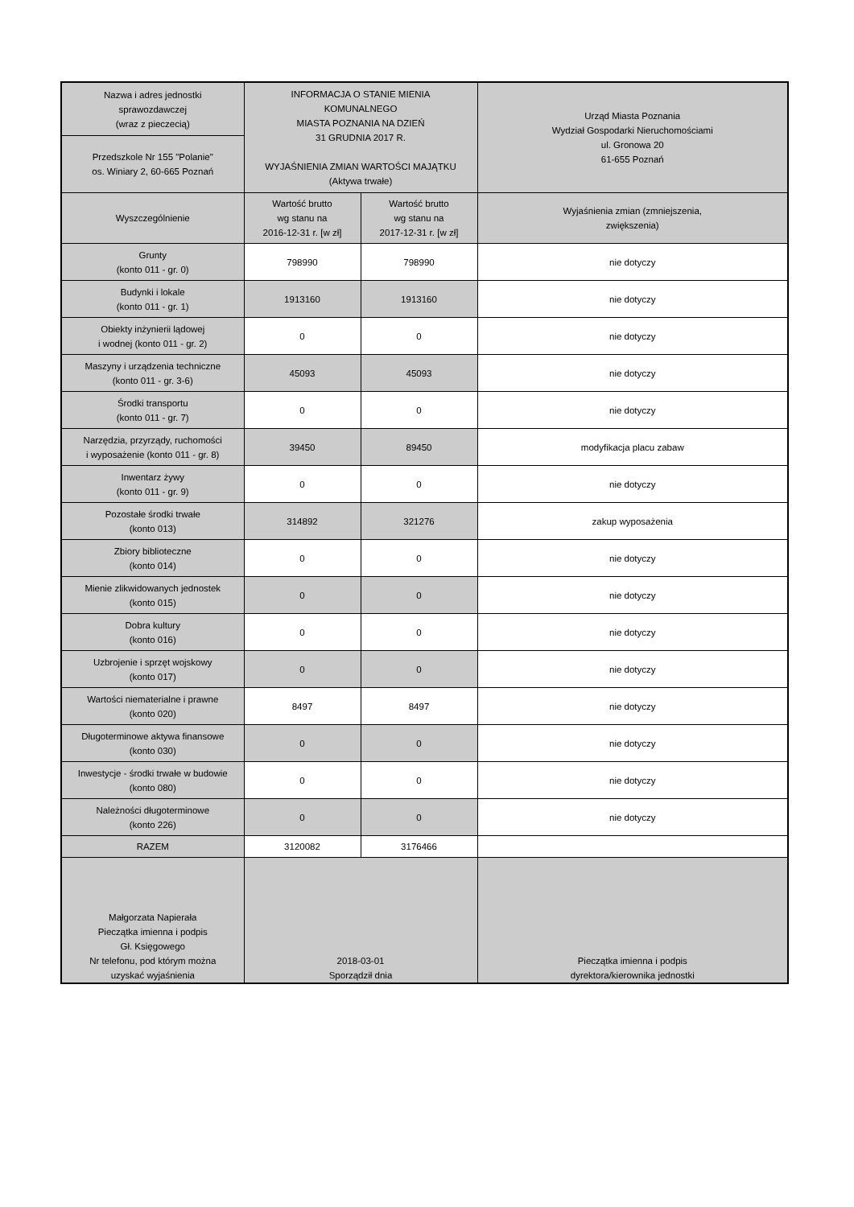| Nazwa i adres jednostki sprawozdawczej (wraz z pieczecią) | INFORMACJA O STANIE MIENIA KOMUNALNEGO MIASTA POZNANIA NA DZIEŃ 31 GRUDNIA 2017 R. WYJAŚNIENIA ZMIAN WARTOŚCI MAJĄTKU (Aktywa trwałe) | | Urząd Miasta Poznania Wydział Gospodarki Nieruchomościami ul. Gronowa 20 61-655 Poznań |
| Przedszkole Nr 155 "Polanie" os. Winiary 2, 60-665 Poznań | | | |
| Wyszczególnienie | Wartość brutto wg stanu na 2016-12-31 r. [w zł] | Wartość brutto wg stanu na 2017-12-31 r. [w zł] | Wyjaśnienia zmian (zmniejszenia, zwiększenia) |
| Grunty (konto 011 - gr. 0) | 798990 | 798990 | nie dotyczy |
| Budynki i lokale (konto 011 - gr. 1) | 1913160 | 1913160 | nie dotyczy |
| Obiekty inżynierii lądowej i wodnej (konto 011 - gr. 2) | 0 | 0 | nie dotyczy |
| Maszyny i urządzenia techniczne (konto 011 - gr. 3-6) | 45093 | 45093 | nie dotyczy |
| Środki transportu (konto 011 - gr. 7) | 0 | 0 | nie dotyczy |
| Narzędzia, przyrządy, ruchomości i wyposażenie (konto 011 - gr. 8) | 39450 | 89450 | modyfikacja placu zabaw |
| Inwentarz żywy (konto 011 - gr. 9) | 0 | 0 | nie dotyczy |
| Pozostałe środki trwałe (konto 013) | 314892 | 321276 | zakup wyposażenia |
| Zbiory biblioteczne (konto 014) | 0 | 0 | nie dotyczy |
| Mienie zlikwidowanych jednostek (konto 015) | 0 | 0 | nie dotyczy |
| Dobra kultury (konto 016) | 0 | 0 | nie dotyczy |
| Uzbrojenie i sprzęt wojskowy (konto 017) | 0 | 0 | nie dotyczy |
| Wartości niematerialne i prawne (konto 020) | 8497 | 8497 | nie dotyczy |
| Długoterminowe aktywa finansowe (konto 030) | 0 | 0 | nie dotyczy |
| Inwestycje - środki trwałe w budowie (konto 080) | 0 | 0 | nie dotyczy |
| Należności długoterminowe (konto 226) | 0 | 0 | nie dotyczy |
| RAZEM | 3120082 | 3176466 | |
| Małgorzata Napierała Pieczątka imienna i podpis Gł. Księgowego Nr telefonu, pod którym można uzyskać wyjaśnienia | 2018-03-01 Sporządził dnia | | Pieczątka imienna i podpis dyrektora/kierownika jednostki |